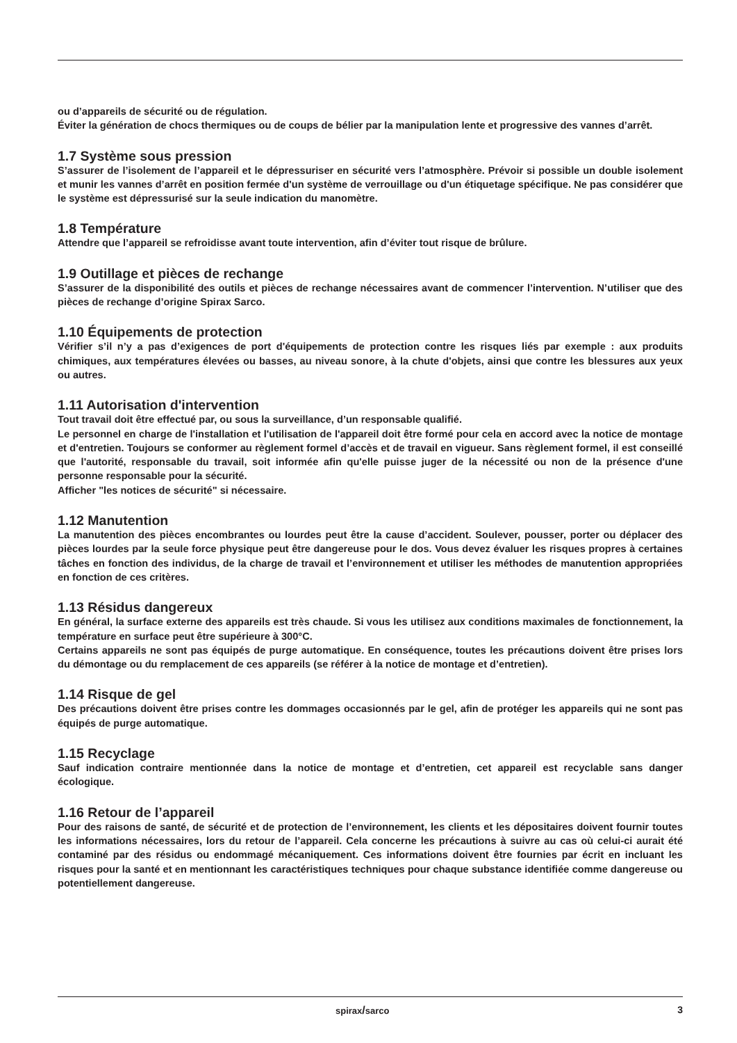ou d’appareils de sécurité ou de régulation.
Éviter la génération de chocs thermiques ou de coups de bélier par la manipulation lente et progressive des vannes d’arrêt.
1.7 Système sous pression
S’assurer de l’isolement de l’appareil et le dépressuriser en sécurité vers l’atmosphère. Prévoir si possible un double isolement et munir les vannes d’arrêt en position fermée d'un système de verrouillage ou d'un étiquetage spécifique. Ne pas considérer que le système est dépressurisé sur la seule indication du manomètre.
1.8 Température
Attendre que l’appareil se refroidisse avant toute intervention, afin d’éviter tout risque de brûlure.
1.9 Outillage et pièces de rechange
S’assurer de la disponibilité des outils et pièces de rechange nécessaires avant de commencer l’intervention. N’utiliser que des pièces de rechange d’origine Spirax Sarco.
1.10 Équipements de protection
Vérifier s’il n’y a pas d’exigences de port d'équipements de protection contre les risques liés par exemple : aux produits chimiques, aux températures élevées ou basses, au niveau sonore, à la chute d'objets, ainsi que contre les blessures aux yeux ou autres.
1.11 Autorisation d'intervention
Tout travail doit être effectué par, ou sous la surveillance, d’un responsable qualifié.
Le personnel en charge de l'installation et l'utilisation de l'appareil doit être formé pour cela en accord avec la notice de montage et d'entretien. Toujours se conformer au règlement formel d’accès et de travail en vigueur. Sans règlement formel, il est conseillé que l'autorité, responsable du travail, soit informée afin qu'elle puisse juger de la nécessité ou non de la présence d'une personne responsable pour la sécurité.
Afficher "les notices de sécurité" si nécessaire.
1.12 Manutention
La manutention des pièces encombrantes ou lourdes peut être la cause d’accident. Soulever, pousser, porter ou déplacer des pièces lourdes par la seule force physique peut être dangereuse pour le dos. Vous devez évaluer les risques propres à certaines tâches en fonction des individus, de la charge de travail et l’environnement et utiliser les méthodes de manutention appropriées en fonction de ces critères.
1.13 Résidus dangereux
En général, la surface externe des appareils est très chaude. Si vous les utilisez aux conditions maximales de fonctionnement, la température en surface peut être supérieure à 300°C.
Certains appareils ne sont pas équipés de purge automatique. En conséquence, toutes les précautions doivent être prises lors du démontage ou du remplacement de ces appareils (se référer à la notice de montage et d’entretien).
1.14 Risque de gel
Des précautions doivent être prises contre les dommages occasionnés par le gel, afin de protéger les appareils qui ne sont pas équipés de purge automatique.
1.15 Recyclage
Sauf indication contraire mentionnée dans la notice de montage et d’entretien, cet appareil est recyclable sans danger écologique.
1.16 Retour de l’appareil
Pour des raisons de santé, de sécurité et de protection de l’environnement, les clients et les dépositaires doivent fournir toutes les informations nécessaires, lors du retour de l’appareil. Cela concerne les précautions à suivre au cas où celui-ci aurait été contaminé par des résidus ou endommagé mécaniquement. Ces informations doivent être fournies par écrit en incluant les risques pour la santé et en mentionnant les caractéristiques techniques pour chaque substance identifiée comme dangereuse ou potentiellement dangereuse.
spirax/sarco 3